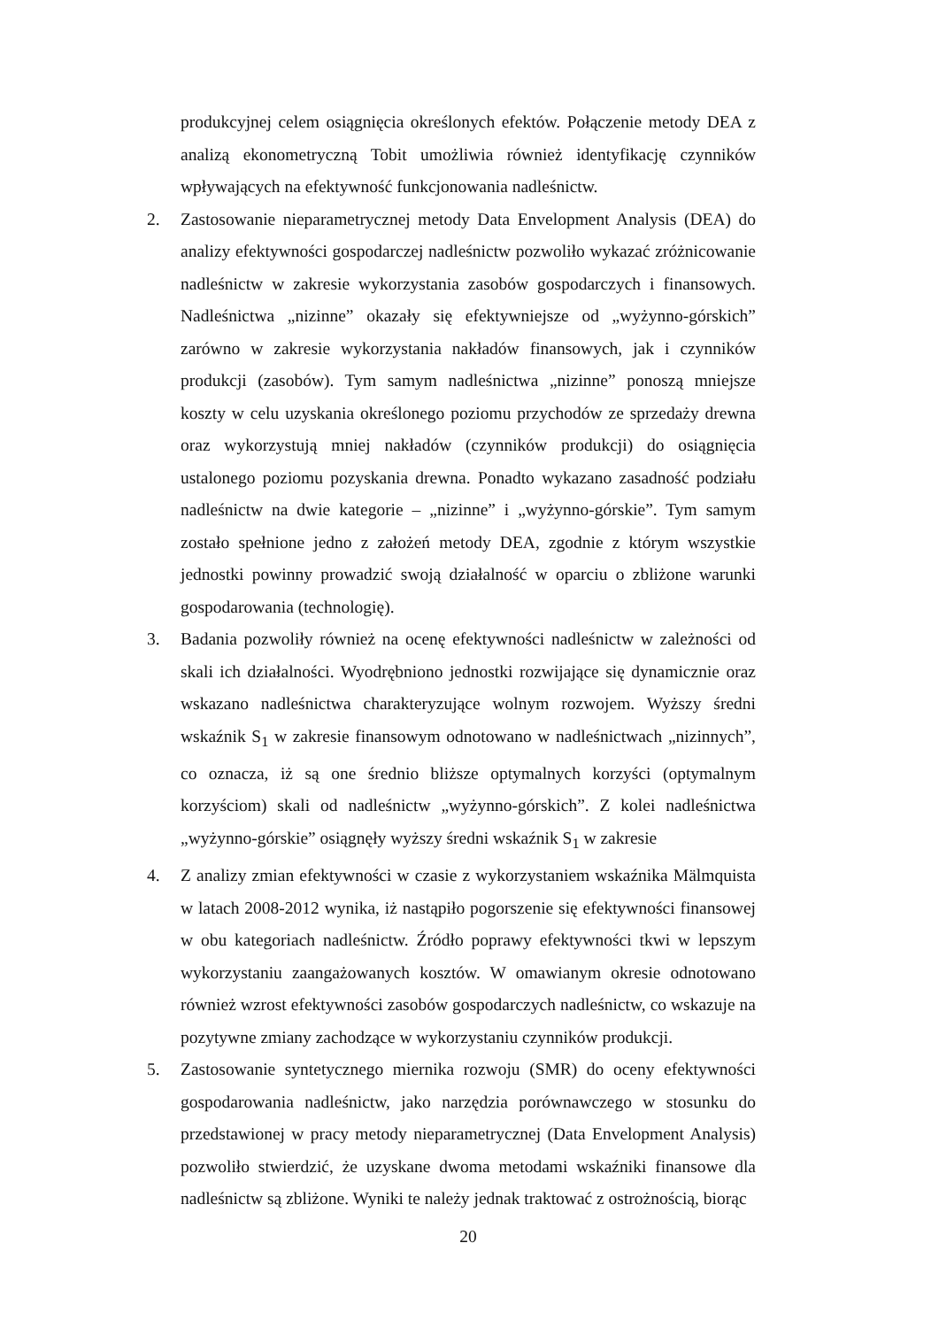produkcyjnej celem osiągnięcia określonych efektów. Połączenie metody DEA z analizą ekonometryczną Tobit umożliwia również identyfikację czynników wpływających na efektywność funkcjonowania nadleśnictw.
2. Zastosowanie nieparametrycznej metody Data Envelopment Analysis (DEA) do analizy efektywności gospodarczej nadleśnictw pozwoliło wykazać zróżnicowanie nadleśnictw w zakresie wykorzystania zasobów gospodarczych i finansowych. Nadleśnictwa „nizinne” okazały się efektywniejsze od „wyżynno-górskich” zarówno w zakresie wykorzystania nakładów finansowych, jak i czynników produkcji (zasobów). Tym samym nadleśnictwa „nizinne” ponoszą mniejsze koszty w celu uzyskania określonego poziomu przychodów ze sprzedaży drewna oraz wykorzystują mniej nakładów (czynników produkcji) do osiągnięcia ustalonego poziomu pozyskania drewna. Ponadto wykazano zasadność podziału nadleśnictw na dwie kategorie – „nizinne” i „wyżynno-górskie”. Tym samym zostało spełnione jedno z założeń metody DEA, zgodnie z którym wszystkie jednostki powinny prowadzić swoją działalność w oparciu o zbliżone warunki gospodarowania (technologię).
3. Badania pozwoliły również na ocenę efektywności nadleśnictw w zależności od skali ich działalności. Wyodrębniono jednostki rozwijające się dynamicznie oraz wskazano nadleśnictwa charakteryzujące wolnym rozwojem. Wyższy średni wskaźnik S<sub>1</sub> w zakresie finansowym odnotowano w nadleśnictwach „nizinnych”, co oznacza, iż są one średnio bliższe optymalnych korzyści (optymalnym korzyściom) skali od nadleśnictw „wyżynno-górskich”. Z kolei nadleśnictwa „wyżynno-górskie” osiągnęły wyższy średni wskaźnik S<sub>1</sub> w zakresie
4. Z analizy zmian efektywności w czasie z wykorzystaniem wskaźnika Mälmquista w latach 2008-2012 wynika, iż nastąpiło pogorszenie się efektywności finansowej w obu kategoriach nadleśnictw. Źródło poprawy efektywności tkwi w lepszym wykorzystaniu zaangażowanych kosztów. W omawianym okresie odnotowano również wzrost efektywności zasobów gospodarczych nadleśnictw, co wskazuje na pozytywne zmiany zachodzące w wykorzystaniu czynników produkcji.
5. Zastosowanie syntetycznego miernika rozwoju (SMR) do oceny efektywności gospodarowania nadleśnictw, jako narzędzia porównawczego w stosunku do przedstawionej w pracy metody nieparametrycznej (Data Envelopment Analysis) pozwoliło stwierdzić, że uzyskane dwoma metodami wskaźniki finansowe dla nadleśnictw są zbliżone. Wyniki te należy jednak traktować z ostrożnością, biorąc
20